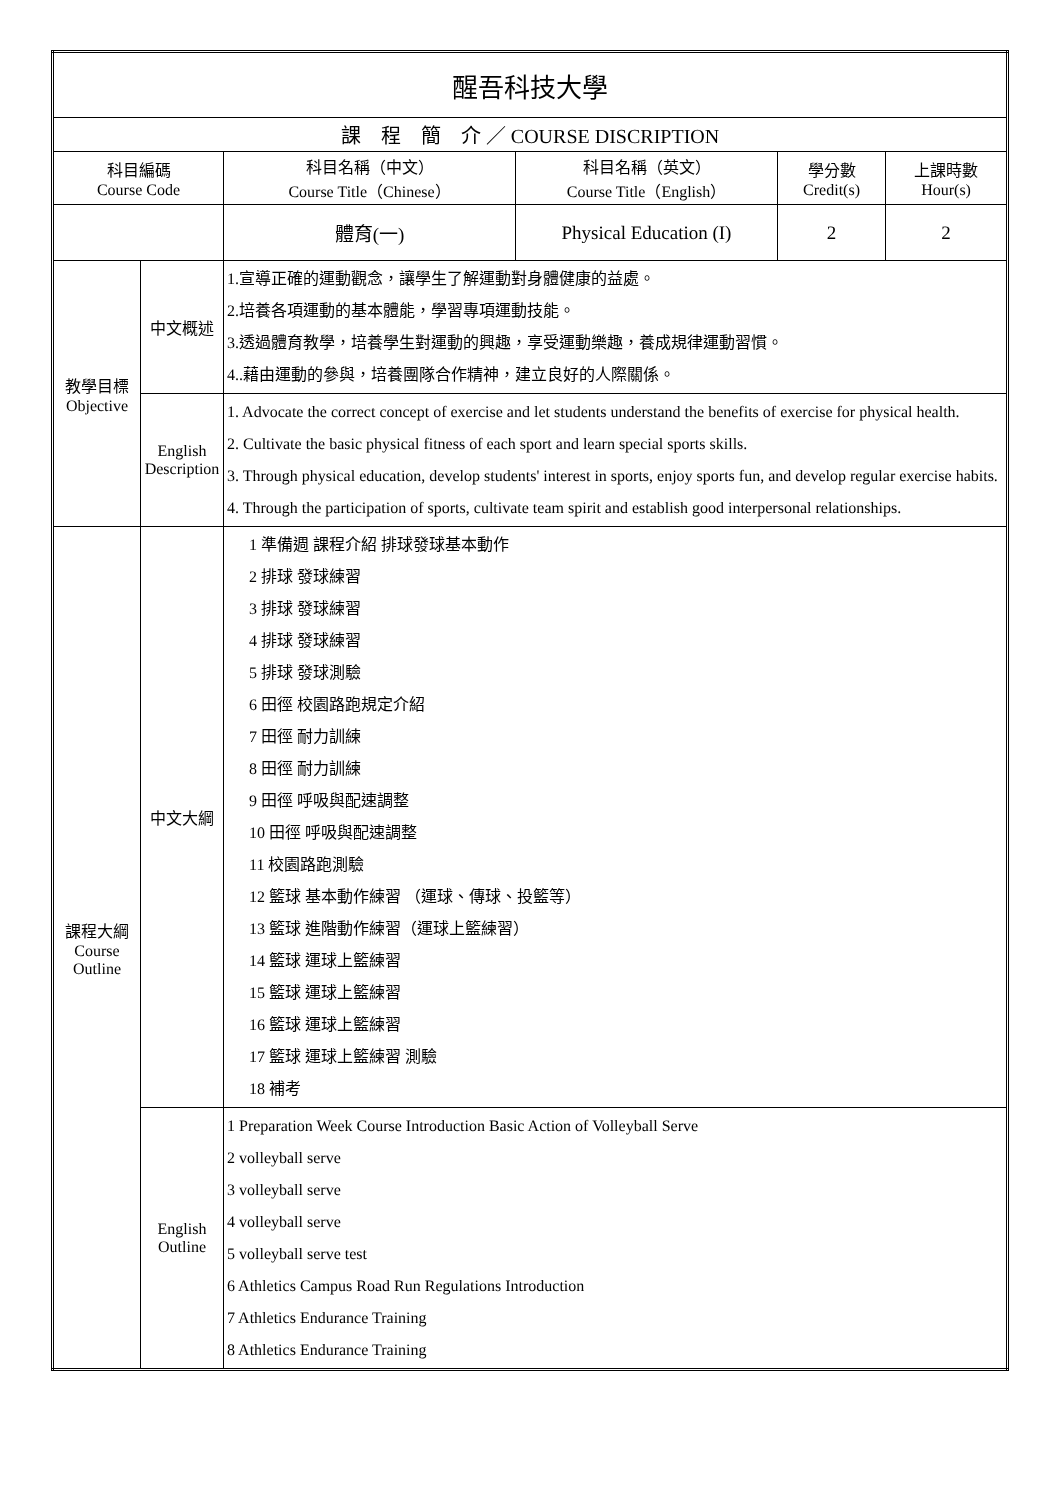| 醒吾科技大學 | | | | | |
| 課 程 簡 介 ／ COURSE DISCRIPTION | | | | | |
| 科目編碼 Course Code | | 科目名稱（中文） Course Title（Chinese） | 科目名稱（英文） Course Title（English） | 學分數 Credit(s) | 上課時數 Hour(s) |
| | | 體育(一) | Physical Education (I) | 2 | 2 |
| 教學目標 Objective | 中文概述 | 1.宣導正確的運動觀念，讓學生了解運動對身體健康的益處。 2.培養各項運動的基本體能，學習專項運動技能。 3.透過體育教學，培養學生對運動的興趣，享受運動樂趣，養成規律運動習慣。 4..藉由運動的參與，培養團隊合作精神，建立良好的人際關係。 | | | |
| | English Description | 1. Advocate the correct concept of exercise and let students understand the benefits of exercise for physical health. 2. Cultivate the basic physical fitness of each sport and learn special sports skills. 3. Through physical education, develop students' interest in sports, enjoy sports fun, and develop regular exercise habits. 4. Through the participation of sports, cultivate team spirit and establish good interpersonal relationships. | | | |
| 課程大綱 Course Outline | 中文大綱 | 1 準備週 課程介紹 排球發球基本動作 2 排球 發球練習 3 排球 發球練習 4 排球 發球練習 5 排球 發球測驗 6 田徑 校園路跑規定介紹 7 田徑 耐力訓練 8 田徑 耐力訓練 9 田徑 呼吸與配速調整 10 田徑 呼吸與配速調整 11 校園路跑測驗 12 籃球 基本動作練習 （運球、傳球、投籃等） 13 籃球 進階動作練習（運球上籃練習） 14 籃球 運球上籃練習 15 籃球 運球上籃練習 16 籃球 運球上籃練習 17 籃球 運球上籃練習 測驗 18 補考 | | | |
| | English Outline | 1 Preparation Week Course Introduction Basic Action of Volleyball Serve 2 volleyball serve 3 volleyball serve 4 volleyball serve 5 volleyball serve test 6 Athletics Campus Road Run Regulations Introduction 7 Athletics Endurance Training 8 Athletics Endurance Training | | | |